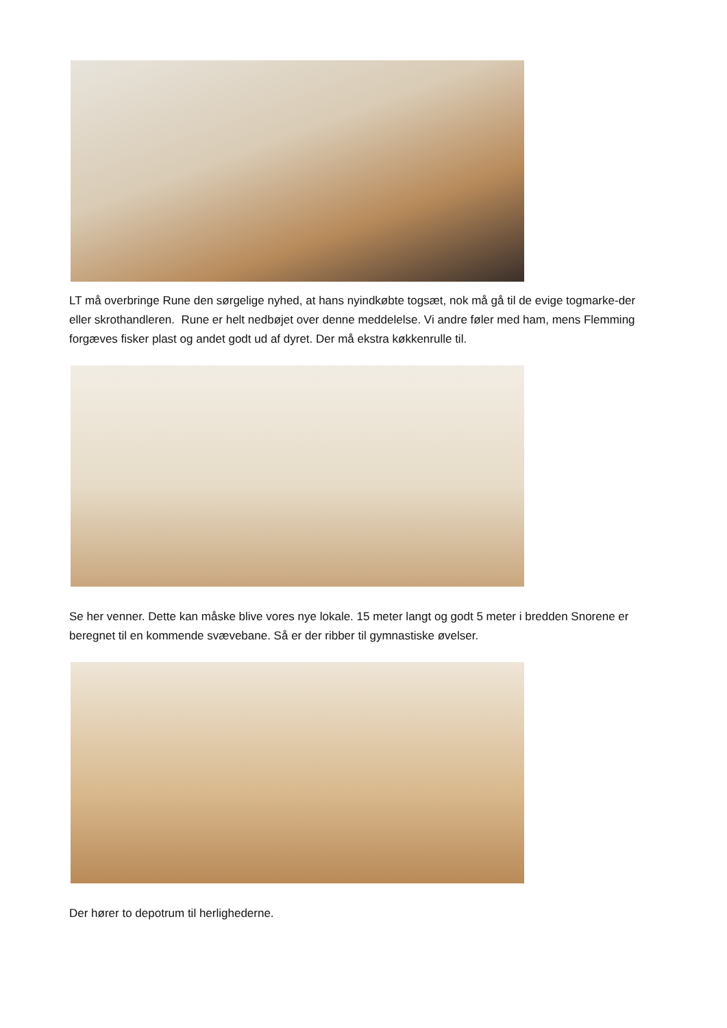LT må overbringe Rune den sørgelige nyhed, at hans nyindkøbte togsæt, nok må gå til de evige togmarke-der eller skrothandleren. Rune er helt nedbøjet over denne meddelelse. Vi andre føler med ham, mens Flemming forgæves fisker plast og andet godt ud af dyret. Der må ekstra køkkenrulle til.
Se her venner. Dette kan måske blive vores nye lokale. 15 meter langt og godt 5 meter i bredden Snorene er beregnet til en kommende svævebane. Så er der ribber til gymnastiske øvelser.
Der hører to depotrum til herlighederne.